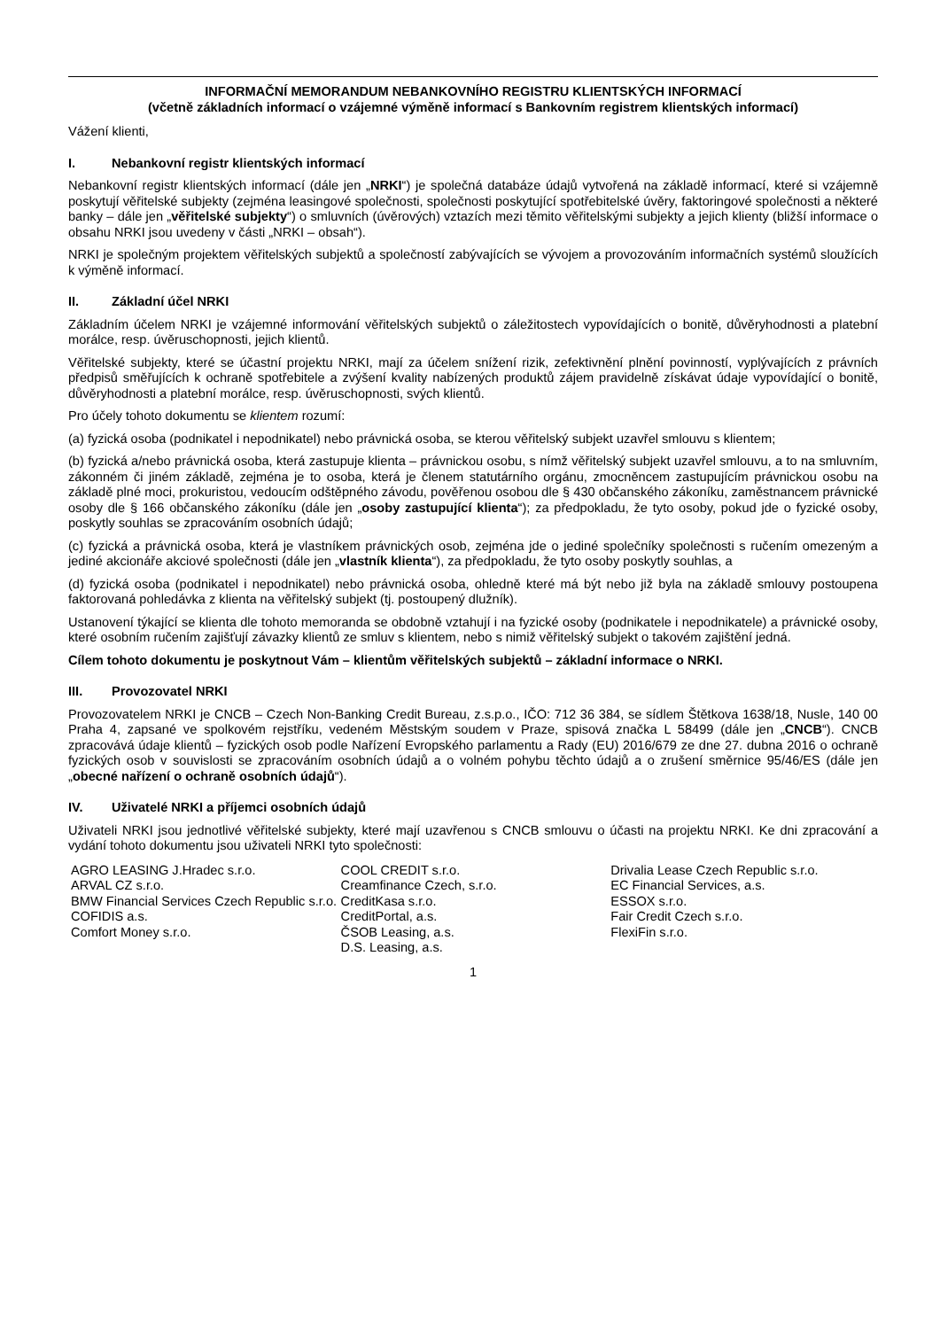INFORMAČNÍ MEMORANDUM NEBANKOVNÍHO REGISTRU KLIENTSKÝCH INFORMACÍ
(včetně základních informací o vzájemné výměně informací s Bankovním registrem klientských informací)
Vážení klienti,
I. Nebankovní registr klientských informací
Nebankovní registr klientských informací (dále jen „NRKI“) je společná databáze údajů vytvořená na základě informací, které si vzájemně poskytují věřitelské subjekty (zejména leasingové společnosti, společnosti poskytující spotřebitelské úvěry, faktoringové společnosti a některé banky – dále jen „věřitelské subjekty“) o smluvních (úvěrových) vztazích mezi těmito věřitelskými subjekty a jejich klienty (bližší informace o obsahu NRKI jsou uvedeny v části „NRKI – obsah“).
NRKI je společným projektem věřitelských subjektů a společností zabývajících se vývojem a provozováním informačních systémů sloužících k výměně informací.
II. Základní účel NRKI
Základním účelem NRKI je vzájemné informování věřitelských subjektů o záležitostech vypovídajících o bonitě, důvěryhodnosti a platební morálce, resp. úvěruschopnosti, jejich klientů.
Věřitelské subjekty, které se účastní projektu NRKI, mají za účelem snížení rizik, zefektivnění plnění povinností, vyplývajících z právních předpisů směřujících k ochraně spotřebitele a zvýšení kvality nabízených produktů zájem pravidelně získávat údaje vypovídající o bonitě, důvěryhodnosti a platební morálce, resp. úvěruschopnosti, svých klientů.
Pro účely tohoto dokumentu se klientem rozumí:
(a) fyzická osoba (podnikatel i nepodnikatel) nebo právnická osoba, se kterou věřitelský subjekt uzavřel smlouvu s klientem;
(b) fyzická a/nebo právnická osoba, která zastupuje klienta – právnickou osobu, s nímž věřitelský subjekt uzavřel smlouvu, a to na smluvním, zákonném či jiném základě, zejména je to osoba, která je členem statutárního orgánu, zmocněncem zastupujícím právnickou osobu na základě plné moci, prokuristou, vedoucím odštěpného závodu, pověřenou osobou dle § 430 občanského zákoníku, zaměstnancem právnické osoby dle § 166 občanského zákoníku (dále jen „osoby zastupující klienta“); za předpokladu, že tyto osoby, pokud jde o fyzické osoby, poskytly souhlas se zpracováním osobních údajů;
(c) fyzická a právnická osoba, která je vlastníkem právnických osob, zejména jde o jediné společníky společnosti s ručením omezeným a jediné akcionáře akciové společnosti (dále jen „vlastník klienta“), za předpokladu, že tyto osoby poskytly souhlas, a
(d) fyzická osoba (podnikatel i nepodnikatel) nebo právnická osoba, ohledně které má být nebo již byla na základě smlouvy postoupena faktorovaná pohledávka z klienta na věřitelský subjekt (tj. postoupený dlužník).
Ustanovení týkající se klienta dle tohoto memoranda se obdobně vztahují i na fyzické osoby (podnikatele i nepodnikatele) a právnické osoby, které osobním ručením zajišťují závazky klientů ze smluv s klientem, nebo s nimiž věřitelský subjekt o takovém zajištění jedná.
Cílem tohoto dokumentu je poskytnout Vám – klientům věřitelských subjektů – základní informace o NRKI.
III. Provozovatel NRKI
Provozovatelem NRKI je CNCB – Czech Non-Banking Credit Bureau, z.s.p.o., IČO: 712 36 384, se sídlem Štětkova 1638/18, Nusle, 140 00 Praha 4, zapsané ve spolkovém rejstříku, vedeném Městským soudem v Praze, spisová značka L 58499 (dále jen „CNCB“). CNCB zpracovává údaje klientů – fyzických osob podle Nařízení Evropského parlamentu a Rady (EU) 2016/679 ze dne 27. dubna 2016 o ochraně fyzických osob v souvislosti se zpracováním osobních údajů a o volném pohybu těchto údajů a o zrušení směrnice 95/46/ES (dále jen „obecné nařízení o ochraně osobních údajů“).
IV. Uživatelé NRKI a příjemci osobních údajů
Uživateli NRKI jsou jednotlivé věřitelské subjekty, které mají uzavřenou s CNCB smlouvu o účasti na projektu NRKI. Ke dni zpracování a vydání tohoto dokumentu jsou uživateli NRKI tyto společnosti:
AGRO LEASING J.Hradec s.r.o.
ARVAL CZ s.r.o.
BMW Financial Services Czech Republic s.r.o.
COFIDIS a.s.
Comfort Money s.r.o.
COOL CREDIT s.r.o.
Creamfinance Czech, s.r.o.
CreditKasa s.r.o.
CreditPortal, a.s.
ČSOB Leasing, a.s.
D.S. Leasing, a.s.
Drivalia Lease Czech Republic s.r.o.
EC Financial Services, a.s.
ESSOX s.r.o.
Fair Credit Czech s.r.o.
FlexiFin s.r.o.
1